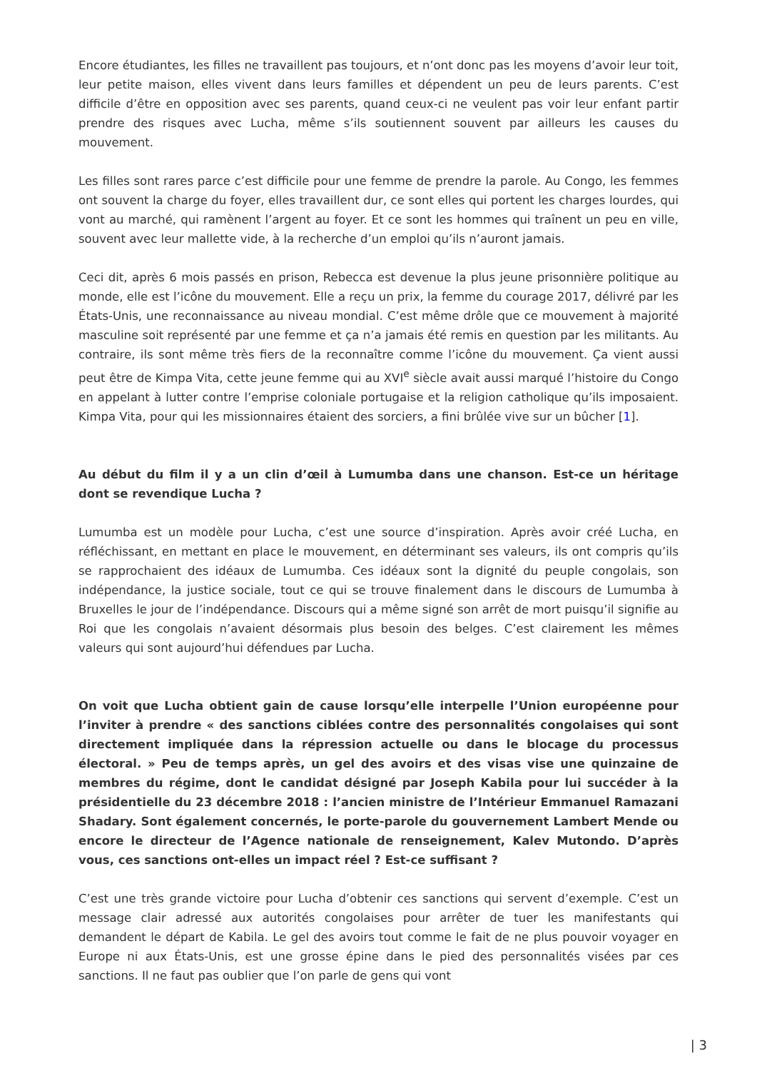Encore étudiantes, les filles ne travaillent pas toujours, et n’ont donc pas les moyens d’avoir leur toit, leur petite maison, elles vivent dans leurs familles et dépendent un peu de leurs parents. C’est difficile d’être en opposition avec ses parents, quand ceux-ci ne veulent pas voir leur enfant partir prendre des risques avec Lucha, même s’ils soutiennent souvent par ailleurs les causes du mouvement.
Les filles sont rares parce c’est difficile pour une femme de prendre la parole. Au Congo, les femmes ont souvent la charge du foyer, elles travaillent dur, ce sont elles qui portent les charges lourdes, qui vont au marché, qui ramènent l’argent au foyer. Et ce sont les hommes qui traînent un peu en ville, souvent avec leur mallette vide, à la recherche d’un emploi qu’ils n’auront jamais.
Ceci dit, après 6 mois passés en prison, Rebecca est devenue la plus jeune prisonnière politique au monde, elle est l’icône du mouvement. Elle a reçu un prix, la femme du courage 2017, délivré par les États-Unis, une reconnaissance au niveau mondial. C’est même drôle que ce mouvement à majorité masculine soit représenté par une femme et ça n’a jamais été remis en question par les militants. Au contraire, ils sont même très fiers de la reconnaître comme l’icône du mouvement. Ça vient aussi peut être de Kimpa Vita, cette jeune femme qui au XVI<sup>e</sup> siècle avait aussi marqué l’histoire du Congo en appelant à lutter contre l’emprise coloniale portugaise et la religion catholique qu’ils imposaient. Kimpa Vita, pour qui les missionnaires étaient des sorciers, a fini brûlée vive sur un bûcher [1].
Au début du film il y a un clin d’œil à Lumumba dans une chanson. Est-ce un héritage dont se revendique Lucha ?
Lumumba est un modèle pour Lucha, c’est une source d’inspiration. Après avoir créé Lucha, en réfléchissant, en mettant en place le mouvement, en déterminant ses valeurs, ils ont compris qu’ils se rapprochaient des idéaux de Lumumba. Ces idéaux sont la dignité du peuple congolais, son indépendance, la justice sociale, tout ce qui se trouve finalement dans le discours de Lumumba à Bruxelles le jour de l’indépendance. Discours qui a même signé son arrêt de mort puisqu’il signifie au Roi que les congolais n’avaient désormais plus besoin des belges. C’est clairement les mêmes valeurs qui sont aujourd’hui défendues par Lucha.
On voit que Lucha obtient gain de cause lorsqu’elle interpelle l’Union européenne pour l’inviter à prendre « des sanctions ciblées contre des personnalités congolaises qui sont directement impliquée dans la répression actuelle ou dans le blocage du processus électoral. » Peu de temps après, un gel des avoirs et des visas vise une quinzaine de membres du régime, dont le candidat désigné par Joseph Kabila pour lui succéder à la présidentielle du 23 décembre 2018 : l’ancien ministre de l’Intérieur Emmanuel Ramazani Shadary. Sont également concernés, le porte-parole du gouvernement Lambert Mende ou encore le directeur de l’Agence nationale de renseignement, Kalev Mutondo. D’après vous, ces sanctions ont-elles un impact réel ? Est-ce suffisant ?
C’est une très grande victoire pour Lucha d’obtenir ces sanctions qui servent d’exemple. C’est un message clair adressé aux autorités congolaises pour arrêter de tuer les manifestants qui demandent le départ de Kabila. Le gel des avoirs tout comme le fait de ne plus pouvoir voyager en Europe ni aux États-Unis, est une grosse épine dans le pied des personnalités visées par ces sanctions. Il ne faut pas oublier que l’on parle de gens qui vont
| 3